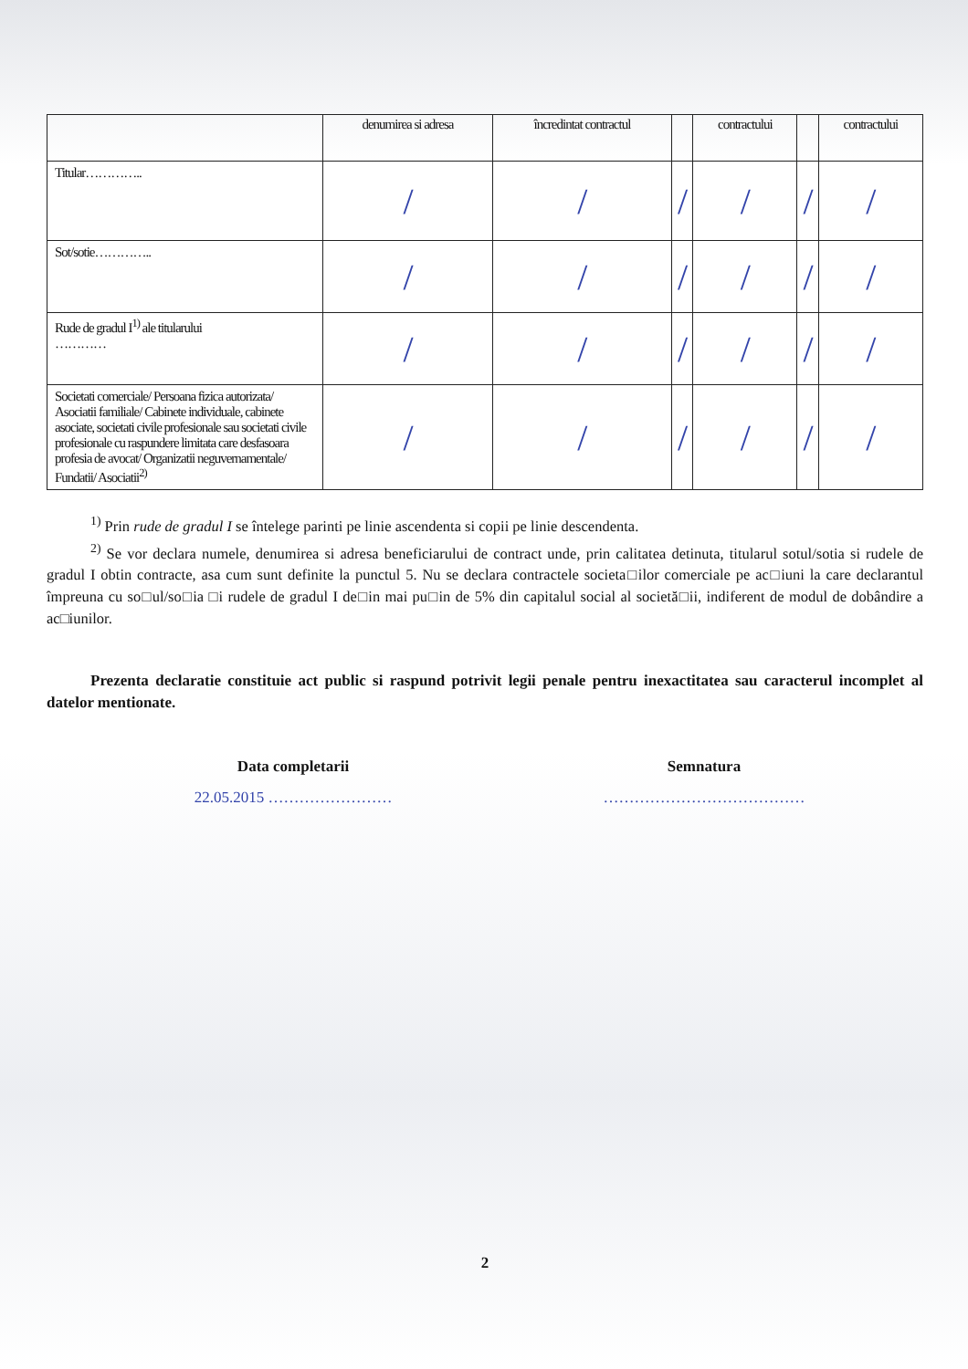| | denumirea si adresa | încredintat contractul | | contractului | | contractului |
| --- | --- | --- | --- | --- | --- | --- |
| Titular………….. | / | / | / | / | / | / |
| Sot/sotie………….. | / | / | / | / | / | / |
| Rude de gradul I<sup>1)</sup> ale titularului ………… | / | / | / | / | / | / |
| Societati comerciale/ Persoana fizica autorizata/ Asociatii familiale/ Cabinete individuale, cabinete asociate, societati civile profesionale sau societati civile profesionale cu raspundere limitata care desfasoara profesia de avocat/ Organizatii neguvernamentale/ Fundatii/ Asociatii<sup>2)</sup> | / | / | / | / | / | / |
<sup>1)</sup> Prin rude de gradul I se întelege parinti pe linie ascendenta si copii pe linie descendenta.
<sup>2)</sup> Se vor declara numele, denumirea si adresa beneficiarului de contract unde, prin calitatea detinuta, titularul sotul/sotia si rudele de gradul I obtin contracte, asa cum sunt definite la punctul 5. Nu se declara contractele societa□ilor comerciale pe ac□iuni la care declarantul împreuna cu so□ul/so□ia □i rudele de gradul I de□in mai pu□in de 5% din capitalul social al societă□ii, indiferent de modul de dobândire a ac□iunilor.
Prezenta declaratie constituie act public si raspund potrivit legii penale pentru inexactitatea sau caracterul incomplet al datelor mentionate.
Data completarii
22.05.2015 ……………………
Semnatura
…………………………………
2